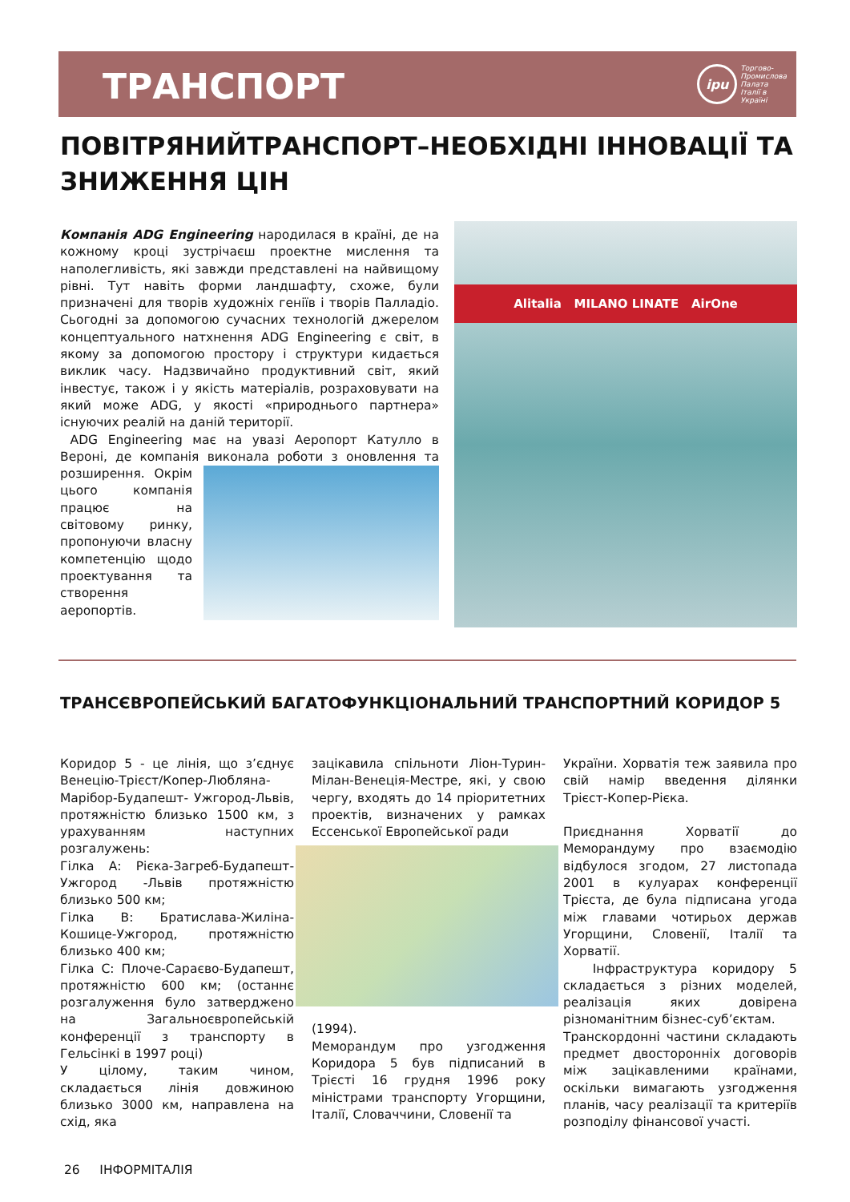ТРАНСПОРТ
ipu
Торгово-
Промислова
Палата
Італії в
Україні
ПОВІТРЯНИЙТРАНСПОРТ–НЕОБХІДНІ ІННОВАЦІЇ ТА ЗНИЖЕННЯ ЦІН
Компанія ADG Engineering народилася в країні, де на кожному кроці зустрічаєш проектне мислення та наполегливість, які завжди представлені на найвищому рівні. Тут навіть форми ландшафту, схоже, були призначені для творів художніх геніїв і творів Палладіо. Сьогодні за допомогою сучасних технологій джерелом концептуального натхнення ADG Engineering є світ, в якому за допомогою простору і структури кидається виклик часу. Надзвичайно продуктивний світ, який інвестує, також і у якість матеріалів, розраховувати на який може ADG, у якості «природнього партнера» існуючих реалій на даній території.
ADG Engineering має на увазі Аеропорт Катулло в Вероні, де компанія виконала роботи з оновлення та
розширення. Окрім цього компанія працює на світовому ринку, пропонуючи власну компетенцію щодо проектування та створення аеропортів.
Alitalia MILANO LINATE AirOne
ТРАНСЄВРОПЕЙСЬКИЙ БАГАТОФУНКЦІОНАЛЬНИЙ ТРАНСПОРТНИЙ КОРИДОР 5
Коридор 5 - це лінія, що з’єднує Венецію-Трієст/Копер-Любляна-Марібор-Будапешт- Ужгород-Львів, протяжністю близько 1500 км, з урахуванням наступних розгалужень:
Гілка А: Рієка-Загреб-Будапешт-Ужгород -Львів протяжністю близько 500 км;
Гілка В: Братислава-Жиліна-Кошице-Ужгород, протяжністю близько 400 км;
Гілка С: Плоче-Сараєво-Будапешт, протяжністю 600 км; (останнє розгалуження було затверджено на Загальноєвропейській конференції з транспорту в Гельсінкі в 1997 році)
У цілому, таким чином, складається лінія довжиною близько 3000 км, направлена на схід, яка
зацікавила спільноти Ліон-Турин-Мілан-Венеція-Местре, які, у свою чергу, входять до 14 пріоритетних проектів, визначених у рамках Ессенської Европейської ради
(1994).
Меморандум про узгодження Коридора 5 був підписаний в Трієсті 16 грудня 1996 року міністрами транспорту Угорщини, Італії, Словаччини, Словенії та
України. Хорватія теж заявила про свій намір введення ділянки Трієст-Копер-Рієка.
Приєднання Хорватії до Меморандуму про взаємодію відбулося згодом, 27 листопада 2001 в кулуарах конференції Трієста, де була підписана угода між главами чотирьох держав Угорщини, Словенії, Італії та Хорватії.
Інфраструктура коридору 5 складається з різних моделей, реалізація яких довірена різноманітним бізнес-суб’єктам.
Транскордонні частини складають предмет двосторонніх договорів між зацікавленими країнами, оскільки вимагають узгодження планів, часу реалізації та критеріїв розподілу фінансової участі.
26 ІНФОРМІТАЛІЯ